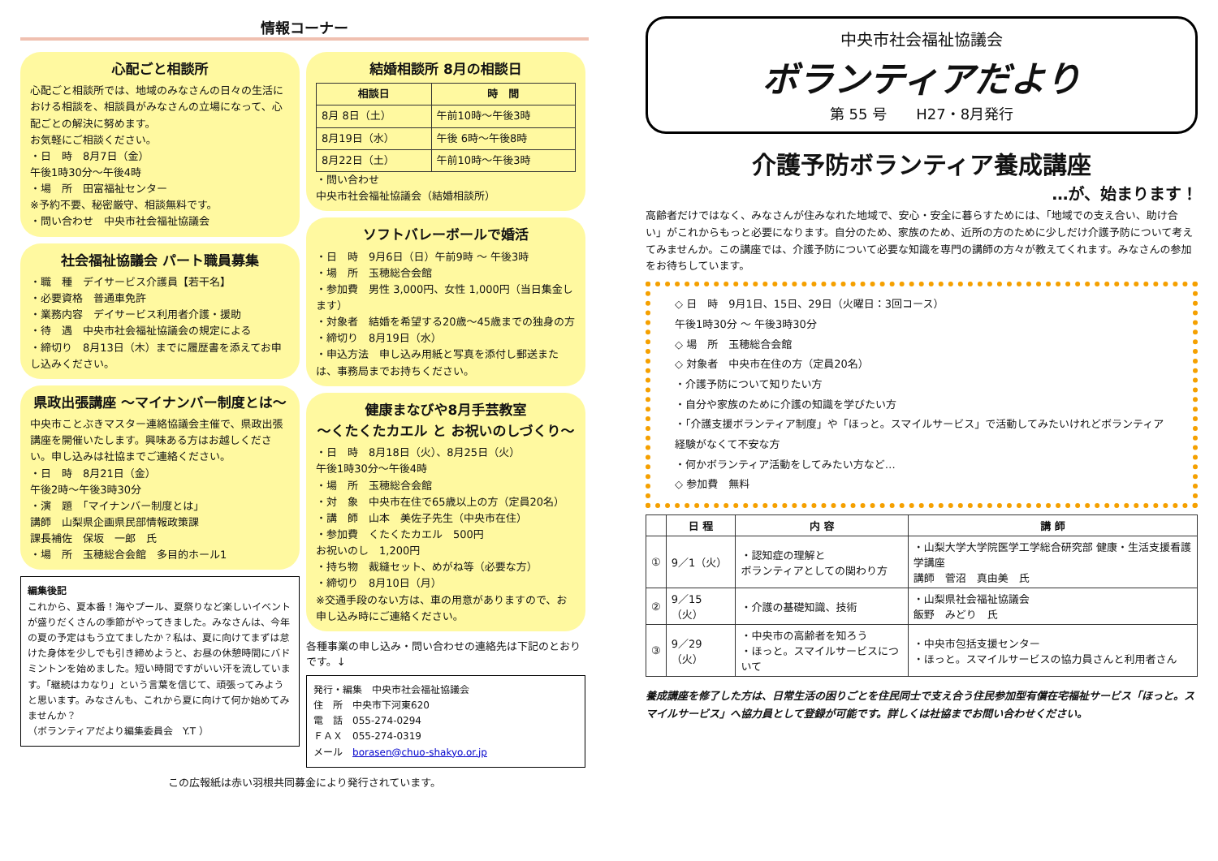情報コーナー
心配ごと相談所
心配ごと相談所では、地域のみなさんの日々の生活における相談を、相談員がみなさんの立場になって、心配ごとの解決に努めます。
お気軽にご相談ください。
・日　時　8月7日（金）
午後1時30分～午後4時
・場　所　田富福祉センター
※予約不要、秘密厳守、相談無料です。
・問い合わせ　中央市社会福祉協議会
社会福祉協議会 パート職員募集
・職　種　デイサービス介護員【若干名】
・必要資格　普通車免許
・業務内容　デイサービス利用者介護・援助
・待　遇　中央市社会福祉協議会の規定による
・締切り　8月13日（木）までに履歴書を添えてお申し込みください。
県政出張講座 ～マイナンバー制度とは～
中央市ことぶきマスター連絡協議会主催で、県政出張講座を開催いたします。興味ある方はお越しください。申し込みは社協までご連絡ください。
・日　時　8月21日（金）
午後2時～午後3時30分
・演　題　「マイナンバー制度とは」
講師　山梨県企画県民部情報政策課
課長補佐　保坂　一郎　氏
・場　所　玉穂総合会館　多目的ホール1
編集後記
これから、夏本番！海やプール、夏祭りなど楽しいイベントが盛りだくさんの季節がやってきました。みなさんは、今年の夏の予定はもう立てましたか？私は、夏に向けてまずは怠けた身体を少しでも引き締めようと、お昼の休憩時間にバドミントンを始めました。短い時間ですがいい汗を流しています。「継続はカなり」という言葉を信じて、頑張ってみようと思います。みなさんも、これから夏に向けて何か始めてみませんか？
（ボランティアだより編集委員会　Y.T ）
結婚相談所 8月の相談日
| 相談日 | 時 間 |
| --- | --- |
| 8月 8日（土） | 午前10時～午後3時 |
| 8月19日（水） | 午後 6時～午後8時 |
| 8月22日（土） | 午前10時～午後3時 |
・問い合わせ
中央市社会福祉協議会（結婚相談所）
ソフトバレーボールで婚活
・日　時　9月6日（日）午前9時 ～ 午後3時
・場　所　玉穂総合会館
・参加費　男性 3,000円、女性 1,000円（当日集金します）
・対象者　結婚を希望する20歳～45歳までの独身の方
・締切り　8月19日（水）
・申込方法　申し込み用紙と写真を添付し郵送または、事務局までお持ちください。
健康まなびや8月手芸教室
～くたくたカエル と お祝いのしづくり～
・日　時　8月18日（火）、8月25日（火）
午後1時30分～午後4時
・場　所　玉穂総合会館
・対　象　中央市在住で65歳以上の方（定員20名）
・講　師　山本　美佐子先生（中央市在住）
・参加費　くたくたカエル　500円
お祝いのし　1,200円
・持ち物　裁縫セット、めがね等（必要な方）
・締切り　8月10日（月）
※交通手段のない方は、車の用意がありますので、お申し込み時にご連絡ください。
各種事業の申し込み・問い合わせの連絡先は下記のとおりです。↓
発行・編集　中央市社会福祉協議会
住　所　中央市下河東620
電　話　055-274-0294
ＦＡＸ　055-274-0319
メール　borasen@chuo-shakyo.or.jp
この広報紙は赤い羽根共同募金により発行されています。
中央市社会福祉協議会
ボランティアだより
第 55 号　　H27・8月発行
介護予防ボランティア養成講座
…が、始まります！
高齢者だけではなく、みなさんが住みなれた地域で、安心・安全に暮らすためには、「地域での支え合い、助け合い」がこれからもっと必要になります。自分のため、家族のため、近所の方のために少しだけ介護予防について考えてみませんか。この講座では、介護予防について必要な知識を専門の講師の方々が教えてくれます。みなさんの参加をお待ちしています。
◇ 日　時　9月1日、15日、29日（火曜日：3回コース）
午後1時30分 ～ 午後3時30分
◇ 場　所　玉穂総合会館
◇ 対象者　中央市在住の方（定員20名）
・介護予防について知りたい方
・自分や家族のために介護の知識を学びたい方
・「介護支援ボランティア制度」や「ほっと。スマイルサービス」で活動してみたいけれどボランティア経験がなくて不安な方
・何かボランティア活動をしてみたい方など…
◇ 参加費　無料
| | 日 程 | 内 容 | 講 師 |
| --- | --- | --- | --- |
| ① | 9／1（火） | ・認知症の理解と ボランティアとしての関わり方 | ・山梨大学大学院医学工学総合研究部 健康・生活支援看護学講座 講師 菅沼 真由美 氏 |
| ② | 9／15（火） | ・介護の基礎知識、技術 | ・山梨県社会福祉協議会 飯野 みどり 氏 |
| ③ | 9／29（火） | ・中央市の高齢者を知ろう ・ほっと。スマイルサービスについて | ・中央市包括支援センター ・ほっと。スマイルサービスの協力員さんと利用者さん |
養成講座を修了した方は、日常生活の困りごとを住民同士で支え合う住民参加型有償在宅福祉サービス「ほっと。スマイルサービス」へ協力員として登録が可能です。詳しくは社協までお問い合わせください。